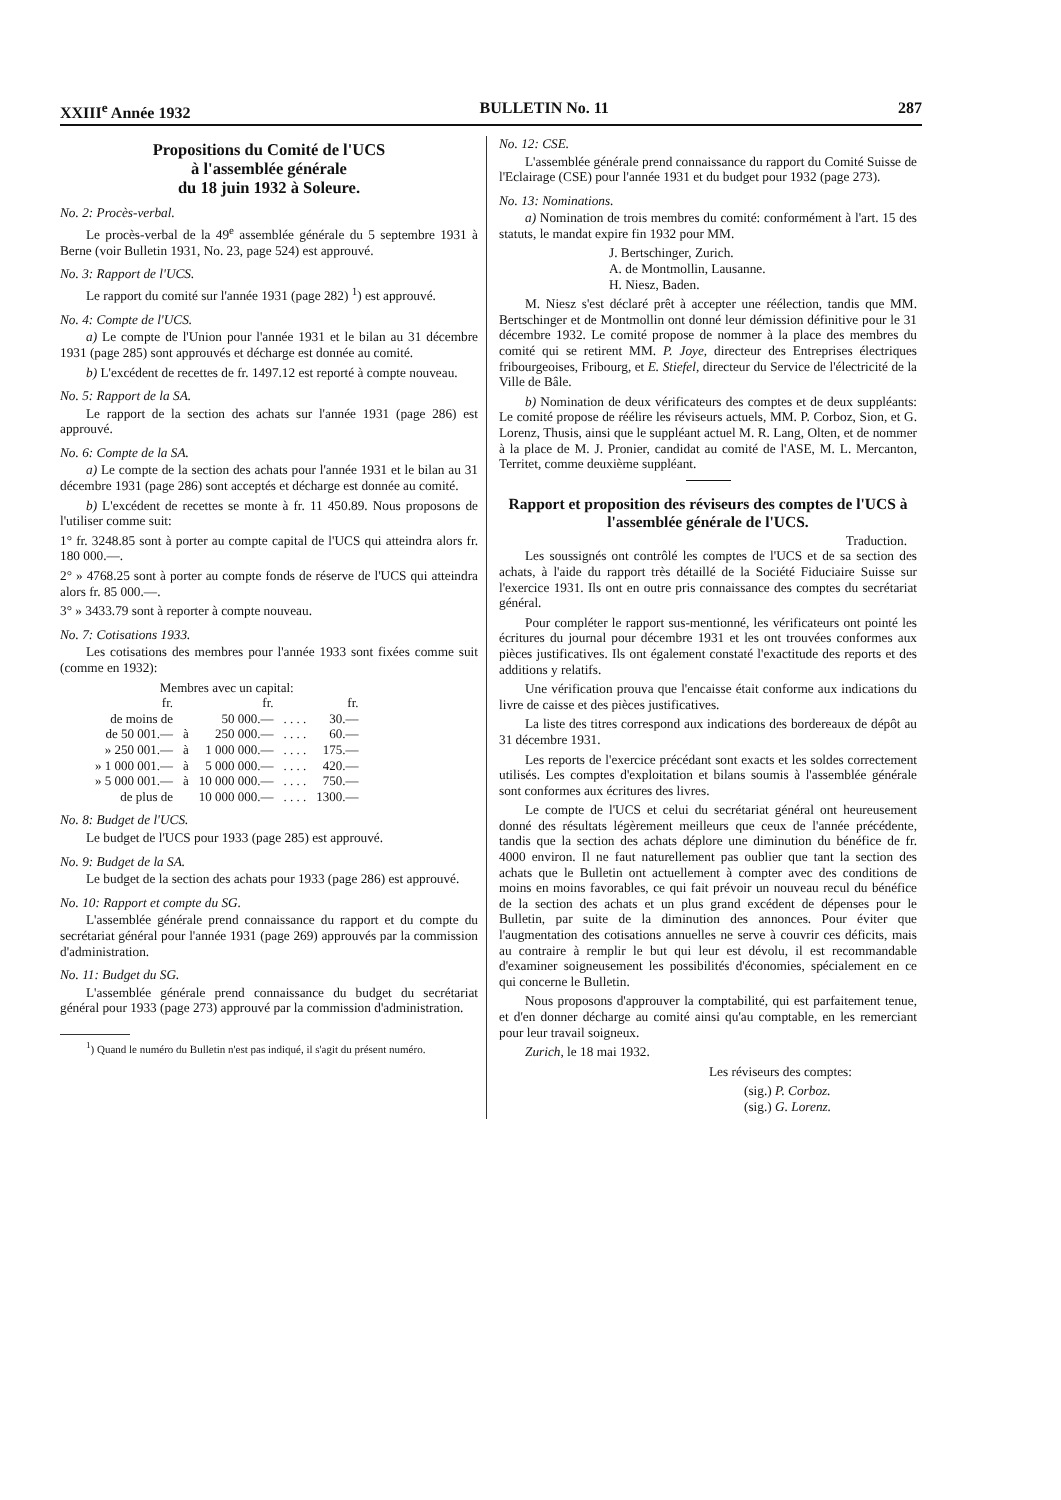XXIII<sup>e</sup> Année 1932 BULLETIN No. 11 287
Propositions du Comité de l'UCS
à l'assemblée générale
du 18 juin 1932 à Soleure.
No. 2: Procès-verbal.
Le procès-verbal de la 49<sup>e</sup> assemblée générale du 5 septembre 1931 à Berne (voir Bulletin 1931, No. 23, page 524) est approuvé.
No. 3: Rapport de l'UCS.
Le rapport du comité sur l'année 1931 (page 282) <sup>1</sup>) est approuvé.
No. 4: Compte de l'UCS.
a) Le compte de l'Union pour l'année 1931 et le bilan au 31 décembre 1931 (page 285) sont approuvés et décharge est donnée au comité.
b) L'excédent de recettes de fr. 1497.12 est reporté à compte nouveau.
No. 5: Rapport de la SA.
Le rapport de la section des achats sur l'année 1931 (page 286) est approuvé.
No. 6: Compte de la SA.
a) Le compte de la section des achats pour l'année 1931 et le bilan au 31 décembre 1931 (page 286) sont acceptés et décharge est donnée au comité.
b) L'excédent de recettes se monte à fr. 11 450.89. Nous proposons de l'utiliser comme suit:
1° fr. 3248.85 sont à porter au compte capital de l'UCS qui atteindra alors fr. 180 000.—.
2° » 4768.25 sont à porter au compte fonds de réserve de l'UCS qui atteindra alors fr. 85 000.—.
3° » 3433.79 sont à reporter à compte nouveau.
No. 7: Cotisations 1933.
Les cotisations des membres pour l'année 1933 sont fixées comme suit (comme en 1932):
| Membres avec un capital: | | | | |
| fr. | | fr. | | fr. |
| de moins de | | 50 000.— | . . . . | 30.— |
| de 50 001.— | à | 250 000.— | . . . . | 60.— |
| » 250 001.— | à | 1 000 000.— | . . . . | 175.— |
| » 1 000 001.— | à | 5 000 000.— | . . . . | 420.— |
| » 5 000 001.— | à | 10 000 000.— | . . . . | 750.— |
| de plus de | | 10 000 000.— | . . . . | 1300.— |
No. 8: Budget de l'UCS.
Le budget de l'UCS pour 1933 (page 285) est approuvé.
No. 9: Budget de la SA.
Le budget de la section des achats pour 1933 (page 286) est approuvé.
No. 10: Rapport et compte du SG.
L'assemblée générale prend connaissance du rapport et du compte du secrétariat général pour l'année 1931 (page 269) approuvés par la commission d'administration.
No. 11: Budget du SG.
L'assemblée générale prend connaissance du budget du secrétariat général pour 1933 (page 273) approuvé par la commission d'administration.
<sup>1</sup>) Quand le numéro du Bulletin n'est pas indiqué, il s'agit du présent numéro.
No. 12: CSE.
L'assemblée générale prend connaissance du rapport du Comité Suisse de l'Eclairage (CSE) pour l'année 1931 et du budget pour 1932 (page 273).
No. 13: Nominations.
a) Nomination de trois membres du comité: conformément à l'art. 15 des statuts, le mandat expire fin 1932 pour MM.
J. Bertschinger, Zurich.
A. de Montmollin, Lausanne.
H. Niesz, Baden.
M. Niesz s'est déclaré prêt à accepter une réélection, tandis que MM. Bertschinger et de Montmollin ont donné leur démission définitive pour le 31 décembre 1932. Le comité propose de nommer à la place des membres du comité qui se retirent MM. P. Joye, directeur des Entreprises électriques fribourgeoises, Fribourg, et E. Stiefel, directeur du Service de l'électricité de la Ville de Bâle.
b) Nomination de deux vérificateurs des comptes et de deux suppléants: Le comité propose de réélire les réviseurs actuels, MM. P. Corboz, Sion, et G. Lorenz, Thusis, ainsi que le suppléant actuel M. R. Lang, Olten, et de nommer à la place de M. J. Pronier, candidat au comité de l'ASE, M. L. Mercanton, Territet, comme deuxième suppléant.
Rapport et proposition des réviseurs des comptes de l'UCS à l'assemblée générale de l'UCS.
Traduction.
Les soussignés ont contrôlé les comptes de l'UCS et de sa section des achats, à l'aide du rapport très détaillé de la Société Fiduciaire Suisse sur l'exercice 1931. Ils ont en outre pris connaissance des comptes du secrétariat général.
Pour compléter le rapport sus-mentionné, les vérificateurs ont pointé les écritures du journal pour décembre 1931 et les ont trouvées conformes aux pièces justificatives. Ils ont également constaté l'exactitude des reports et des additions y relatifs.
Une vérification prouva que l'encaisse était conforme aux indications du livre de caisse et des pièces justificatives.
La liste des titres correspond aux indications des bordereaux de dépôt au 31 décembre 1931.
Les reports de l'exercice précédant sont exacts et les soldes correctement utilisés. Les comptes d'exploitation et bilans soumis à l'assemblée générale sont conformes aux écritures des livres.
Le compte de l'UCS et celui du secrétariat général ont heureusement donné des résultats légèrement meilleurs que ceux de l'année précédente, tandis que la section des achats déplore une diminution du bénéfice de fr. 4000 environ. Il ne faut naturellement pas oublier que tant la section des achats que le Bulletin ont actuellement à compter avec des conditions de moins en moins favorables, ce qui fait prévoir un nouveau recul du bénéfice de la section des achats et un plus grand excédent de dépenses pour le Bulletin, par suite de la diminution des annonces. Pour éviter que l'augmentation des cotisations annuelles ne serve à couvrir ces déficits, mais au contraire à remplir le but qui leur est dévolu, il est recommandable d'examiner soigneusement les possibilités d'économies, spécialement en ce qui concerne le Bulletin.
Nous proposons d'approuver la comptabilité, qui est parfaitement tenue, et d'en donner décharge au comité ainsi qu'au comptable, en les remerciant pour leur travail soigneux.
Zurich, le 18 mai 1932.
Les réviseurs des comptes:
(sig.) P. Corboz.
(sig.) G. Lorenz.